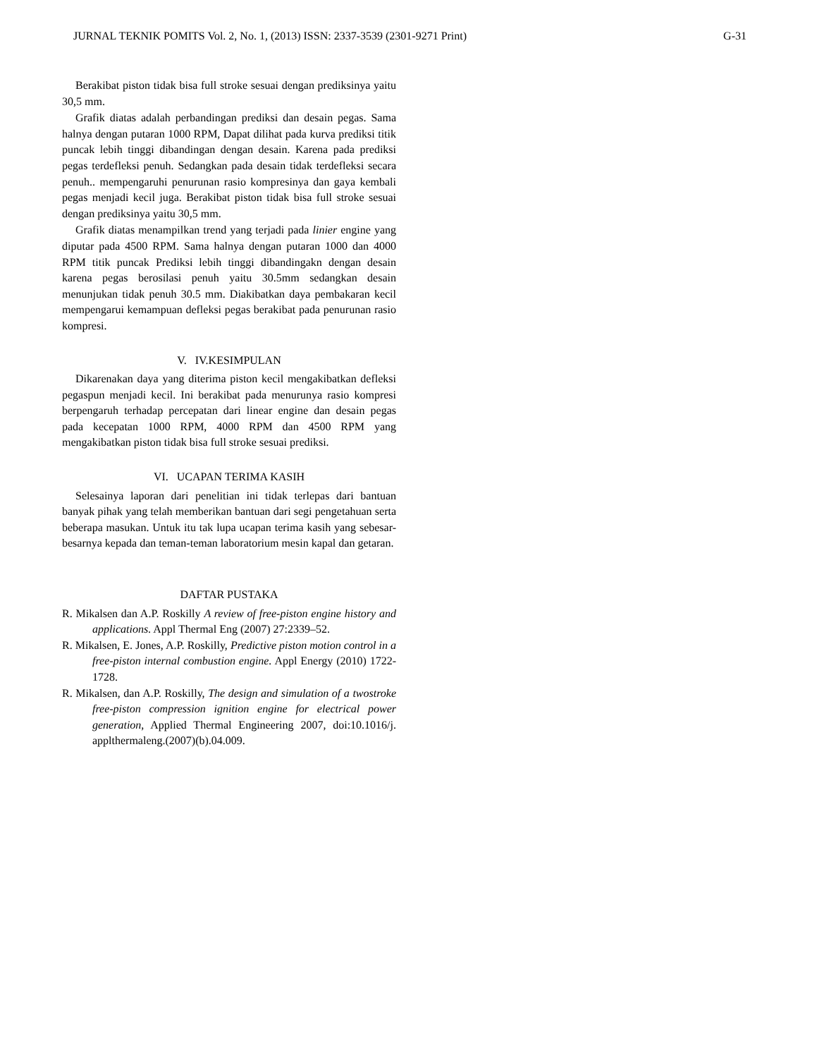JURNAL TEKNIK POMITS Vol. 2, No. 1, (2013) ISSN: 2337-3539 (2301-9271 Print) G-31
Berakibat piston tidak bisa full stroke sesuai dengan prediksinya yaitu 30,5 mm.
Grafik diatas adalah perbandingan prediksi dan desain pegas. Sama halnya dengan putaran 1000 RPM, Dapat dilihat pada kurva prediksi titik puncak lebih tinggi dibandingan dengan desain. Karena pada prediksi pegas terdefleksi penuh. Sedangkan pada desain tidak terdefleksi secara penuh.. mempengaruhi penurunan rasio kompresinya dan gaya kembali pegas menjadi kecil juga. Berakibat piston tidak bisa full stroke sesuai dengan prediksinya yaitu 30,5 mm.
Grafik diatas menampilkan trend yang terjadi pada linier engine yang diputar pada 4500 RPM. Sama halnya dengan putaran 1000 dan 4000 RPM titik puncak Prediksi lebih tinggi dibandingakn dengan desain karena pegas berosilasi penuh yaitu 30.5mm sedangkan desain menunjukan tidak penuh 30.5 mm. Diakibatkan daya pembakaran kecil mempengarui kemampuan defleksi pegas berakibat pada penurunan rasio kompresi.
V. IV.KESIMPULAN
Dikarenakan daya yang diterima piston kecil mengakibatkan defleksi pegaspun menjadi kecil. Ini berakibat pada menurunya rasio kompresi berpengaruh terhadap percepatan dari linear engine dan desain pegas pada kecepatan 1000 RPM, 4000 RPM dan 4500 RPM yang mengakibatkan piston tidak bisa full stroke sesuai prediksi.
VI. UCAPAN TERIMA KASIH
Selesainya laporan dari penelitian ini tidak terlepas dari bantuan banyak pihak yang telah memberikan bantuan dari segi pengetahuan serta beberapa masukan. Untuk itu tak lupa ucapan terima kasih yang sebesar-besarnya kepada dan teman-teman laboratorium mesin kapal dan getaran.
DAFTAR PUSTAKA
R. Mikalsen dan A.P. Roskilly A review of free-piston engine history and applications. Appl Thermal Eng (2007) 27:2339–52.
R. Mikalsen, E. Jones, A.P. Roskilly, Predictive piston motion control in a free-piston internal combustion engine. Appl Energy (2010) 1722-1728.
R. Mikalsen, dan A.P. Roskilly, The design and simulation of a twostroke free-piston compression ignition engine for electrical power generation, Applied Thermal Engineering 2007, doi:10.1016/j. applthermaleng.(2007)(b).04.009.